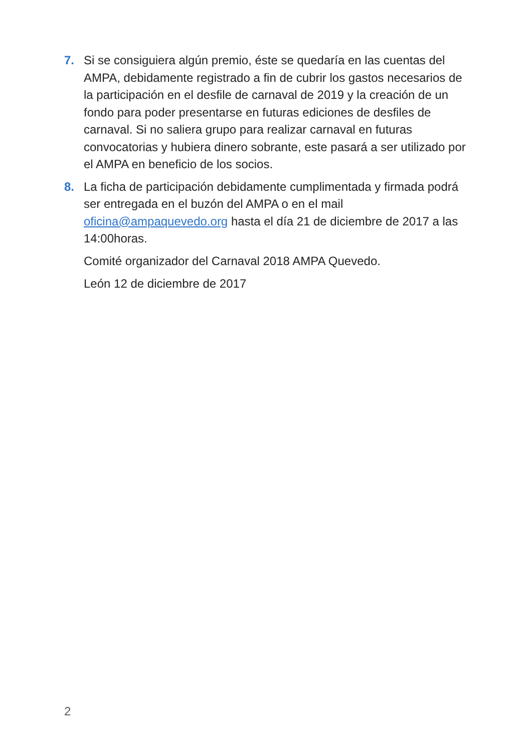7. Si se consiguiera algún premio, éste se quedaría en las cuentas del AMPA, debidamente registrado a fin de cubrir los gastos necesarios de la participación en el desfile de carnaval de 2019 y la creación de un fondo para poder presentarse en futuras ediciones de desfiles de carnaval. Si no saliera grupo para realizar carnaval en futuras convocatorias y hubiera dinero sobrante, este pasará a ser utilizado por el AMPA en beneficio de los socios.
8. La ficha de participación debidamente cumplimentada y firmada podrá ser entregada en el buzón del AMPA o en el mail oficina@ampaquevedo.org hasta el día 21 de diciembre de 2017 a las 14:00horas.
Comité organizador del Carnaval 2018 AMPA Quevedo.
León 12 de diciembre de 2017
2